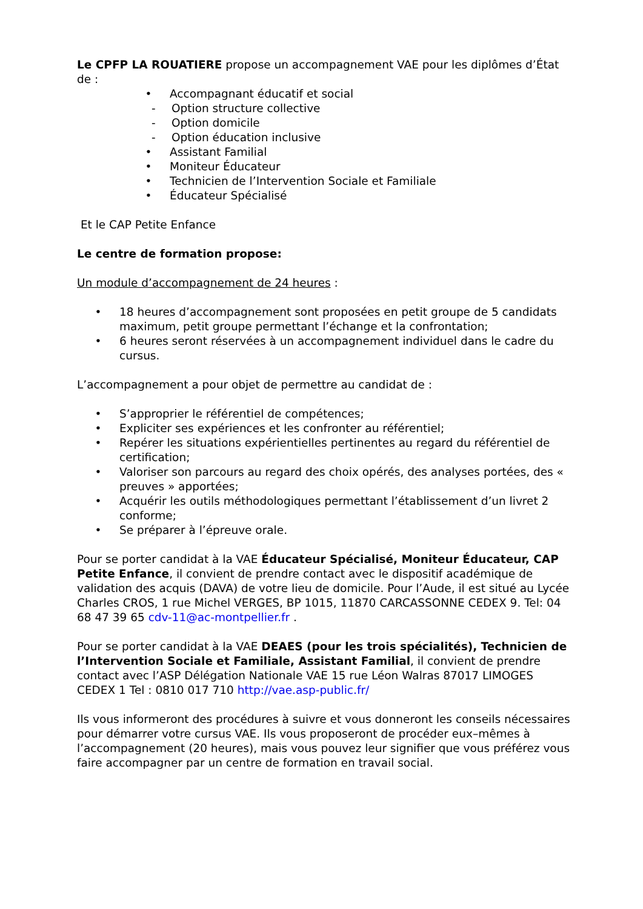Le CPFP LA ROUATIERE propose un accompagnement VAE pour les diplômes d’État de :
• Accompagnant éducatif et social
- Option structure collective
- Option domicile
- Option éducation inclusive
• Assistant Familial
• Moniteur Éducateur
• Technicien de l’Intervention Sociale et Familiale
• Éducateur Spécialisé
Et le CAP Petite Enfance
Le centre de formation propose:
Un module d’accompagnement de 24 heures :
• 18 heures d’accompagnement sont proposées en petit groupe de 5 candidats maximum, petit groupe permettant l’échange et la confrontation;
• 6 heures seront réservées à un accompagnement individuel dans le cadre du cursus.
L’accompagnement a pour objet de permettre au candidat de :
• S’approprier le référentiel de compétences;
• Expliciter ses expériences et les confronter au référentiel;
• Repérer les situations expérientielles pertinentes au regard du référentiel de certification;
• Valoriser son parcours au regard des choix opérés, des analyses portées, des « preuves » apportées;
• Acquérir les outils méthodologiques permettant l’établissement d’un livret 2 conforme;
• Se préparer à l’épreuve orale.
Pour se porter candidat à la VAE Éducateur Spécialisé, Moniteur Éducateur, CAP Petite Enfance, il convient de prendre contact avec le dispositif académique de validation des acquis (DAVA) de votre lieu de domicile. Pour l’Aude, il est situé au Lycée Charles CROS, 1 rue Michel VERGES, BP 1015, 11870 CARCASSONNE CEDEX 9. Tel: 04 68 47 39 65 cdv-11@ac-montpellier.fr .
Pour se porter candidat à la VAE DEAES (pour les trois spécialités), Technicien de l’Intervention Sociale et Familiale, Assistant Familial, il convient de prendre contact avec l’ASP Délégation Nationale VAE 15 rue Léon Walras 87017 LIMOGES CEDEX 1 Tel : 0810 017 710 http://vae.asp-public.fr/
Ils vous informeront des procédures à suivre et vous donneront les conseils nécessaires pour démarrer votre cursus VAE. Ils vous proposeront de procéder eux–mêmes à l’accompagnement (20 heures), mais vous pouvez leur signifier que vous préférez vous faire accompagner par un centre de formation en travail social.